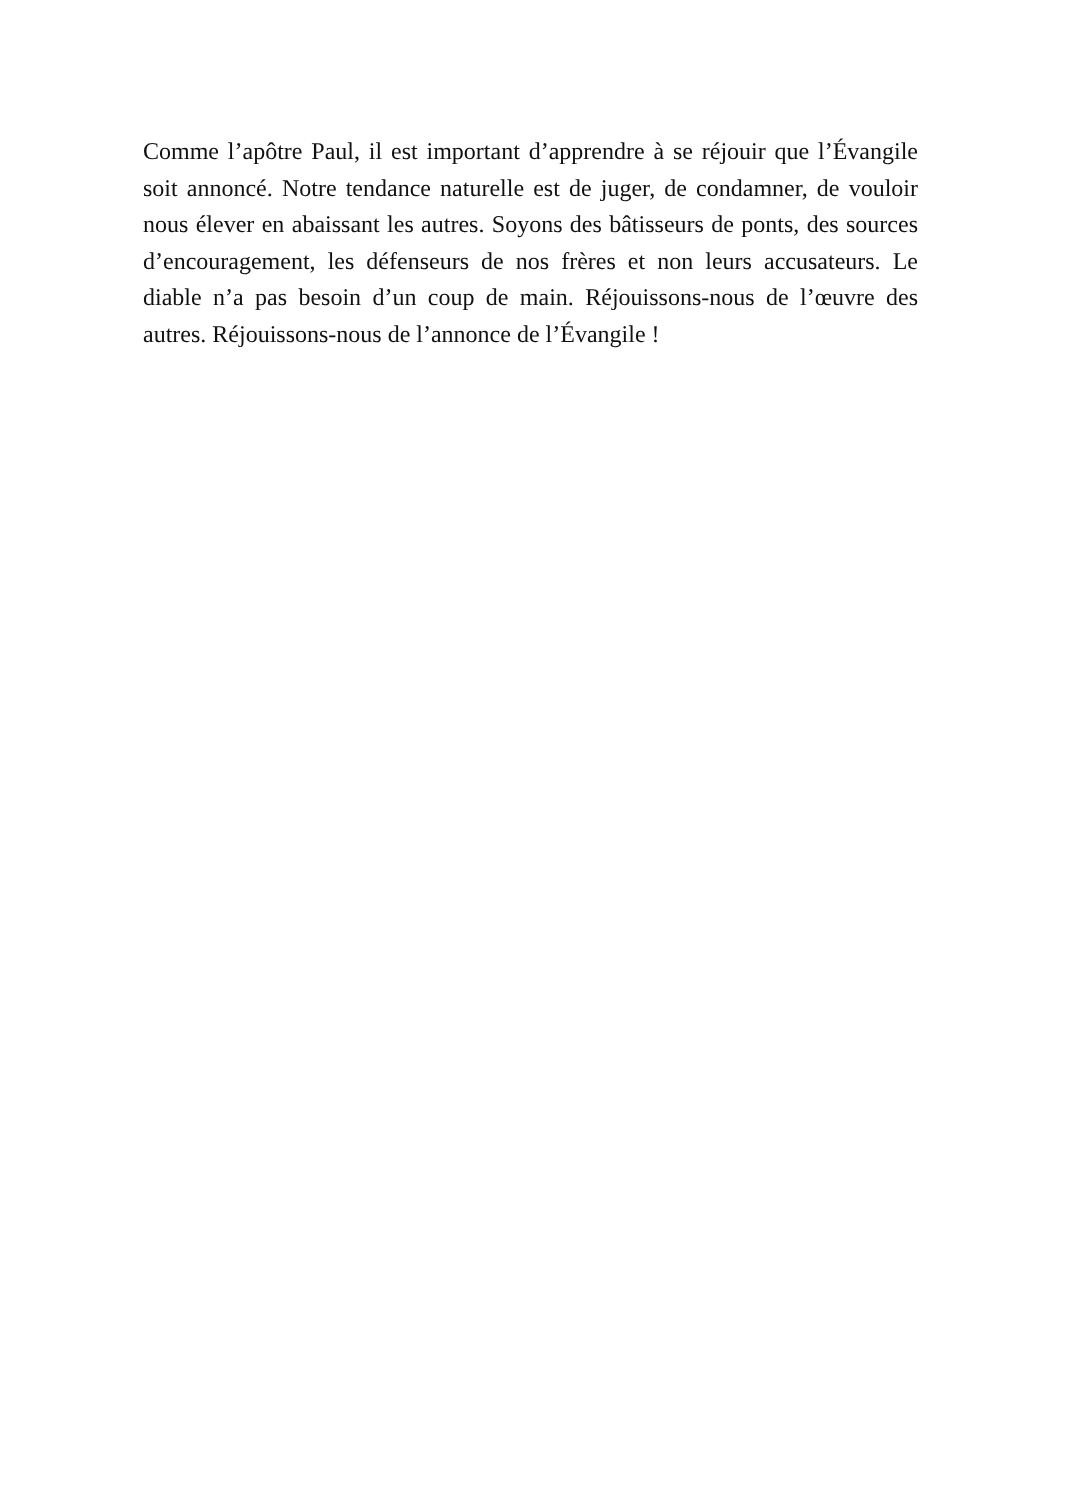Comme l’apôtre Paul, il est important d’apprendre à se réjouir que l’Évangile soit annoncé. Notre tendance naturelle est de juger, de condamner, de vouloir nous élever en abaissant les autres. Soyons des bâtisseurs de ponts, des sources d’encouragement, les défenseurs de nos frères et non leurs accusateurs. Le diable n’a pas besoin d’un coup de main. Réjouissons-nous de l’œuvre des autres. Réjouissons-nous de l’annonce de l’Évangile !